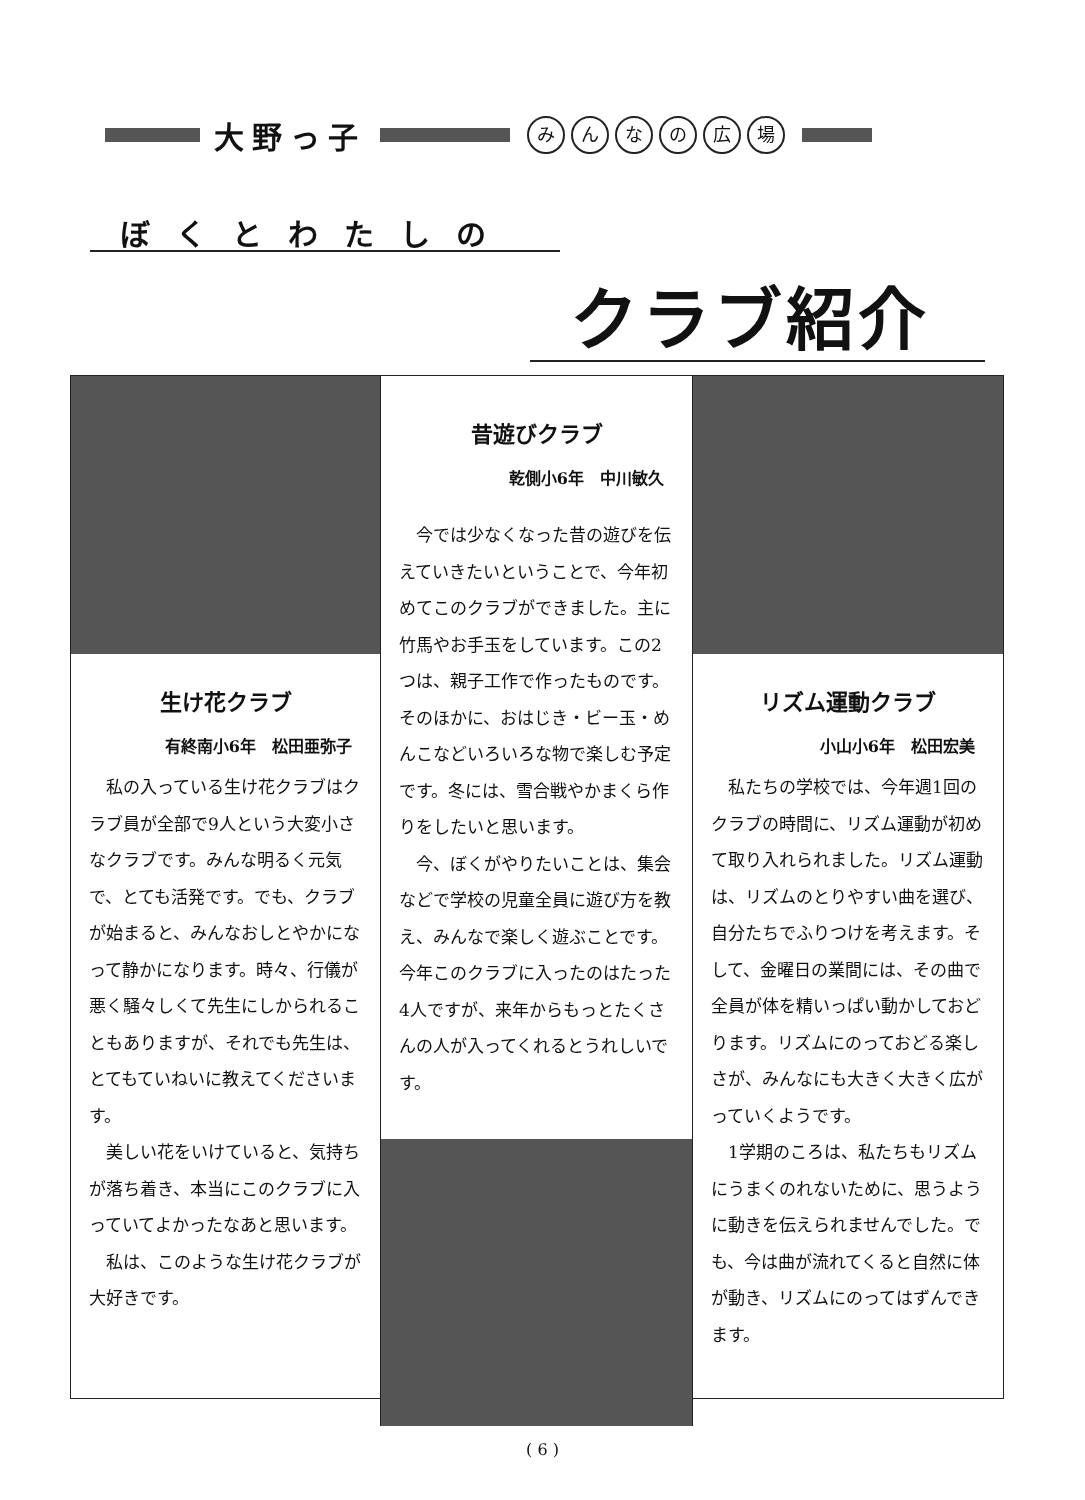大野っ子
みんなの広場
ぼくとわたしの
クラブ紹介
生け花クラブ
有終南小6年　松田亜弥子
私の入っている生け花クラブはクラブ員が全部で9人という大変小さなクラブです。みんな明るく元気で、とても活発です。でも、クラブが始まると、みんなおしとやかになって静かになります。時々、行儀が悪く騒々しくて先生にしかられることもありますが、それでも先生は、とてもていねいに教えてくださいます。
美しい花をいけていると、気持ちが落ち着き、本当にこのクラブに入っていてよかったなあと思います。
私は、このような生け花クラブが大好きです。
昔遊びクラブ
乾側小6年　中川敏久
今では少なくなった昔の遊びを伝えていきたいということで、今年初めてこのクラブができました。主に竹馬やお手玉をしています。この2つは、親子工作で作ったものです。そのほかに、おはじき・ビー玉・めんこなどいろいろな物で楽しむ予定です。冬には、雪合戦やかまくら作りをしたいと思います。
今、ぼくがやりたいことは、集会などで学校の児童全員に遊び方を教え、みんなで楽しく遊ぶことです。今年このクラブに入ったのはたった4人ですが、来年からもっとたくさんの人が入ってくれるとうれしいです。
リズム運動クラブ
小山小6年　松田宏美
私たちの学校では、今年週1回のクラブの時間に、リズム運動が初めて取り入れられました。リズム運動は、リズムのとりやすい曲を選び、自分たちでふりつけを考えます。そして、金曜日の業間には、その曲で全員が体を精いっぱい動かしておどります。リズムにのっておどる楽しさが、みんなにも大きく大きく広がっていくようです。
1学期のころは、私たちもリズムにうまくのれないために、思うように動きを伝えられませんでした。でも、今は曲が流れてくると自然に体が動き、リズムにのってはずんできます。
( 6 )